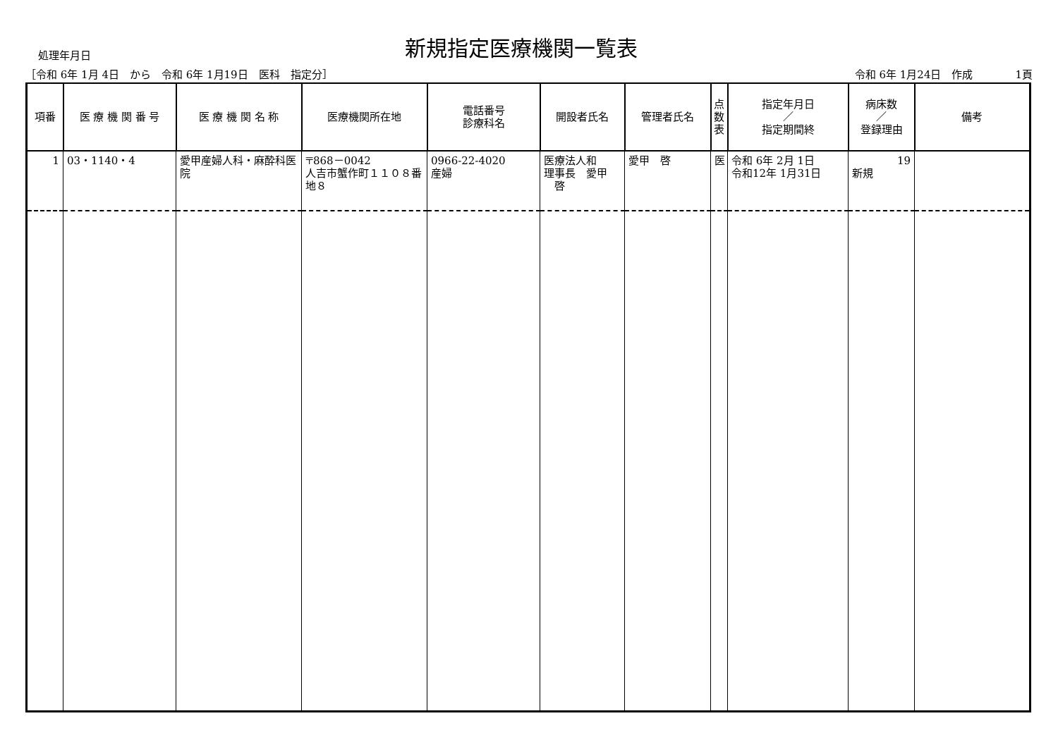処理年月日
新規指定医療機関一覧表
［令和 6年 1月 4日　から　令和 6年 1月19日　医科　指定分］ 令和 6年 1月24日　作成　　　　1頁
| 項番 | 医 療 機 関 番 号 | 医 療 機 関 名 称 | 医療機関所在地 | 電話番号 診療科名 | 開設者氏名 | 管理者氏名 | 点 数 表 | 指定年月日 ／ 指定期間終 | 病床数 ／ 登録理由 | 備考 |
| --- | --- | --- | --- | --- | --- | --- | --- | --- | --- | --- |
| 1 | 03・1140・4 | 愛甲産婦人科・麻酔科医院 | 〒868－0042 人吉市蟹作町１１０８番地８ | 0966-22-4020 産婦 | 医療法人和 理事長 愛甲 啓 | 愛甲 啓 | 医 | 令和 6年 2月 1日 令和12年 1月31日 | 19 新規 | |